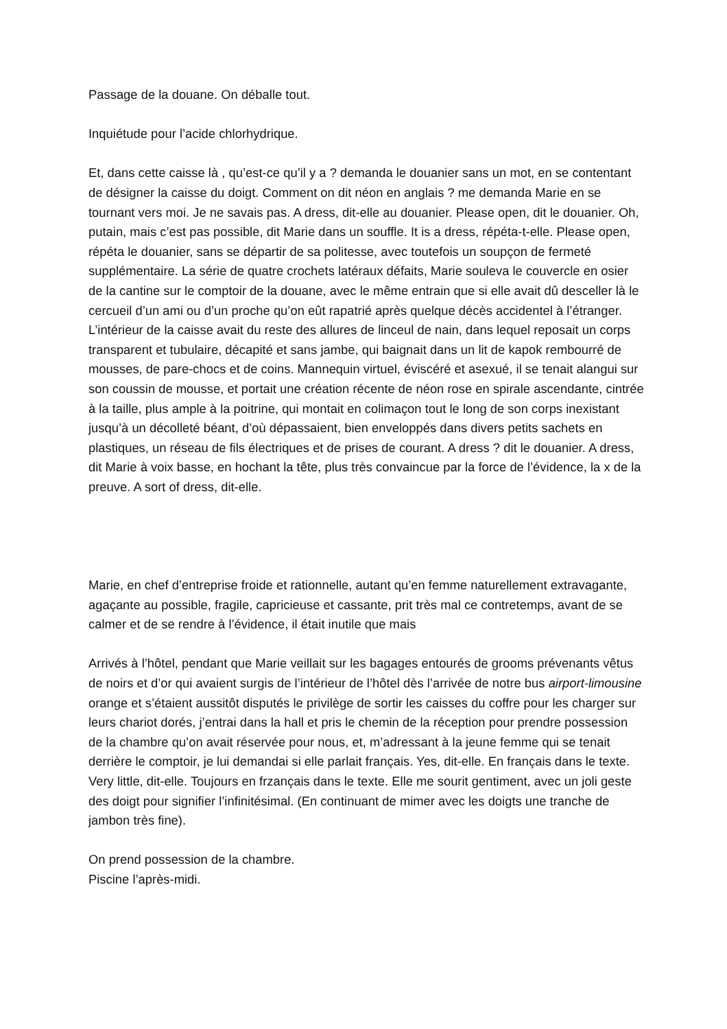Passage de la douane. On déballe tout.
Inquiétude pour l’acide chlorhydrique.
Et, dans cette caisse là , qu’est-ce qu’il y a ? demanda le douanier sans un mot, en se contentant de désigner la caisse du doigt. Comment on dit néon en anglais ? me demanda Marie en se tournant vers moi. Je ne savais pas. A dress, dit-elle au douanier. Please open, dit le douanier. Oh, putain, mais c’est pas possible, dit Marie dans un souffle. It is a dress, répéta-t-elle. Please open, répéta le douanier, sans se départir de sa politesse, avec toutefois un soupçon de fermeté supplémentaire. La série de quatre crochets latéraux défaits, Marie souleva le couvercle en osier de la cantine sur le comptoir de la douane, avec le même entrain que si elle avait dû desceller là le cercueil d’un ami ou d’un proche qu’on eût rapatrié après quelque décès accidentel à l’étranger. L’intérieur de la caisse avait du reste des allures de linceul de nain, dans lequel reposait un corps transparent et tubulaire, décapité et sans jambe, qui baignait dans un lit de kapok rembourré de mousses, de pare-chocs et de coins. Mannequin virtuel, éviscéré et asexué, il se tenait alangui sur son coussin de mousse, et portait une création récente de néon rose en spirale ascendante, cintrée à la taille, plus ample à la poitrine, qui montait en colimaçon tout le long de son corps inexistant jusqu’à un décolleté béant, d’où dépassaient, bien enveloppés dans divers petits sachets en plastiques, un réseau de fils électriques et de prises de courant. A dress ? dit le douanier. A dress, dit Marie à voix basse, en hochant la tête, plus très convaincue par la force de l’évidence, la x de la preuve. A sort of dress, dit-elle.
Marie, en chef d’entreprise froide et rationnelle, autant qu’en femme naturellement extravagante, agaçante au possible, fragile, capricieuse et cassante, prit très mal ce contretemps, avant de se calmer et de se rendre à l’évidence, il était inutile que mais
Arrivés à l’hôtel, pendant que Marie veillait sur les bagages entourés de grooms prévenants vêtus de noirs et d’or qui avaient surgis de l’intérieur de l’hôtel dès l’arrivée de notre bus airport-limousine orange et s’étaient aussitôt disputés le privilège de sortir les caisses du coffre pour les charger sur leurs chariot dorés, j’entrai dans la hall et pris le chemin de la réception pour prendre possession de la chambre qu’on avait réservée pour nous, et, m’adressant à la jeune femme qui se tenait derrière le comptoir, je lui demandai si elle parlait français. Yes, dit-elle. En français dans le texte. Very little, dit-elle. Toujours en frzançais dans le texte. Elle me sourit gentiment, avec un joli geste des doigt pour signifier l’infinitésimal. (En continuant de mimer avec les doigts une tranche de jambon très fine).
On prend possession de la chambre.
Piscine l’après-midi.